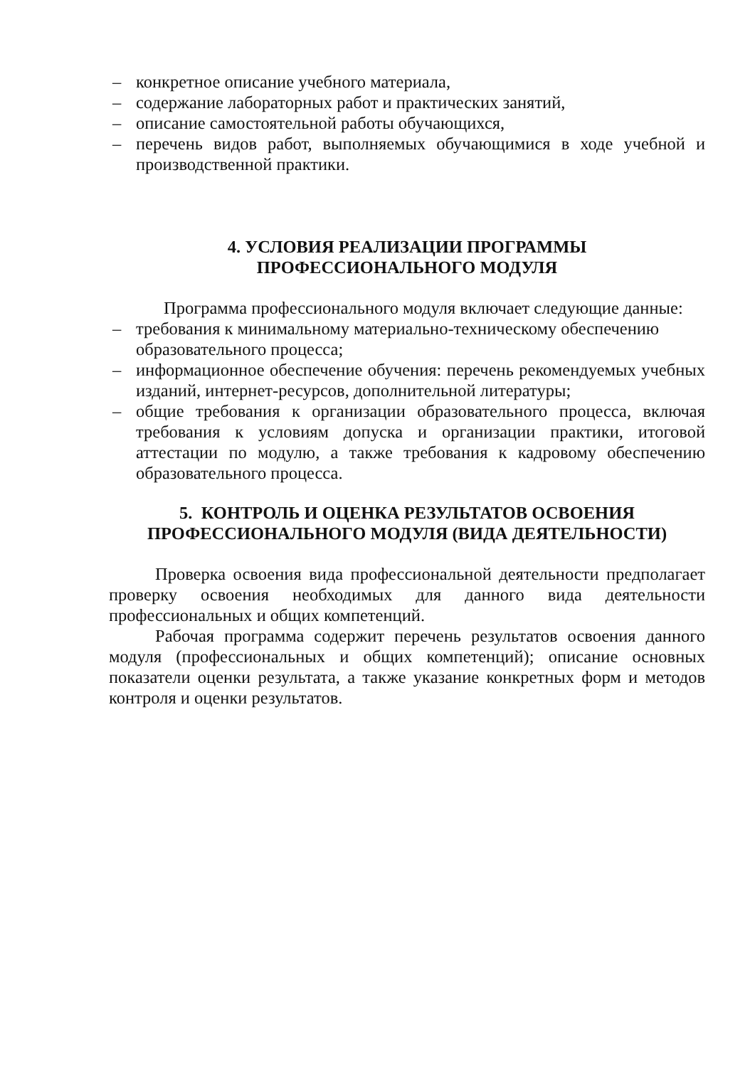– конкретное описание учебного материала,
– содержание лабораторных работ и практических занятий,
– описание самостоятельной работы обучающихся,
– перечень видов работ, выполняемых обучающимися в ходе учебной и производственной практики.
4. УСЛОВИЯ РЕАЛИЗАЦИИ ПРОГРАММЫ
ПРОФЕССИОНАЛЬНОГО МОДУЛЯ
Программа профессионального модуля включает следующие данные:
– требования к минимальному материально-техническому обеспечению образовательного процесса;
– информационное обеспечение обучения: перечень рекомендуемых учебных изданий, интернет-ресурсов, дополнительной литературы;
– общие требования к организации образовательного процесса, включая требования к условиям допуска и организации практики, итоговой аттестации по модулю, а также требования к кадровому обеспечению образовательного процесса.
5. КОНТРОЛЬ И ОЦЕНКА РЕЗУЛЬТАТОВ ОСВОЕНИЯ
ПРОФЕССИОНАЛЬНОГО МОДУЛЯ (ВИДА ДЕЯТЕЛЬНОСТИ)
Проверка освоения вида профессиональной деятельности предполагает проверку освоения необходимых для данного вида деятельности профессиональных и общих компетенций.
Рабочая программа содержит перечень результатов освоения данного модуля (профессиональных и общих компетенций); описание основных показатели оценки результата, а также указание конкретных форм и методов контроля и оценки результатов.